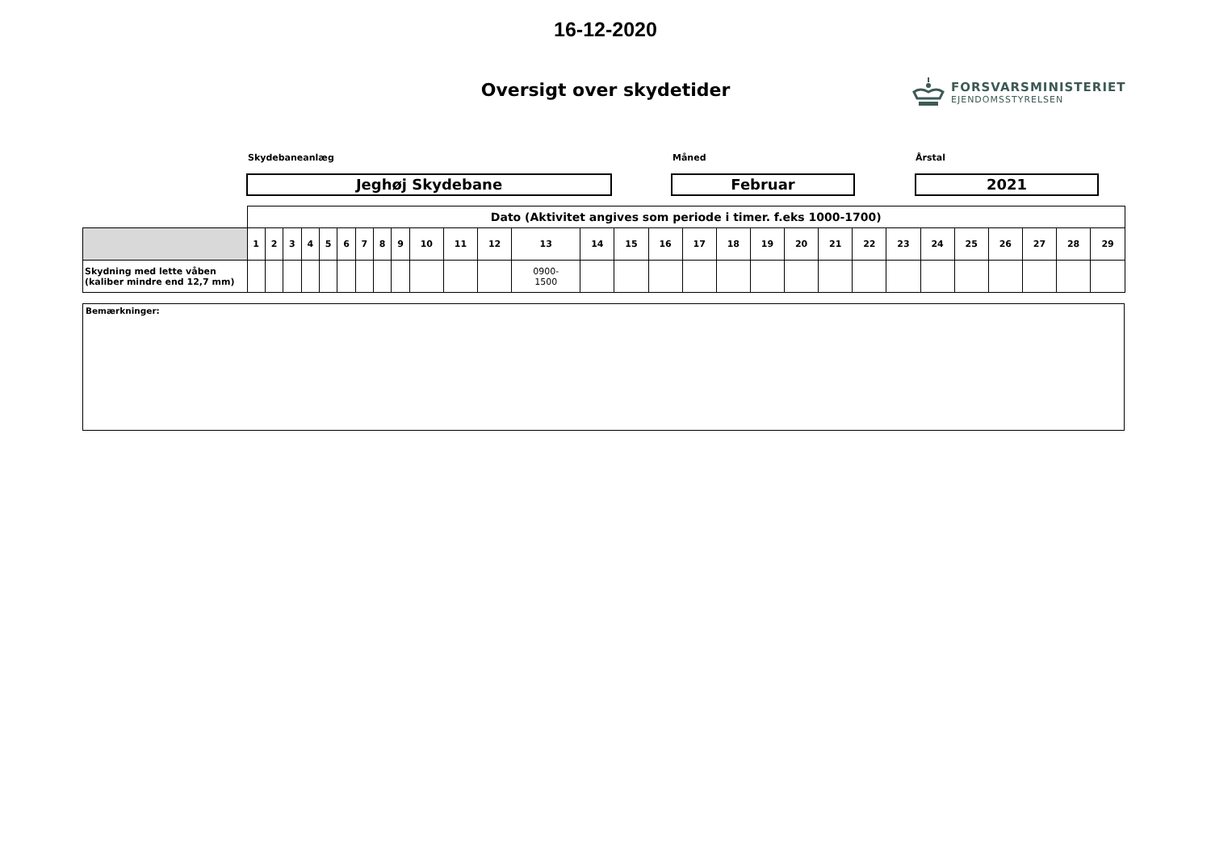16-12-2020
Oversigt over skydetider
FORSVARSMINISTERIET
EJENDOMSSTYRELSEN
Skydebaneanlæg Måned Årstal
Jeghøj Skydebane Februar 2021
| | Dato (Aktivitet angives som periode i timer. f.eks 1000-1700) | | | | | | | | | | | | | | | | | | | | | | | | | | | | |
| | 1 | 2 | 3 | 4 | 5 | 6 | 7 | 8 | 9 | 10 | 11 | 12 | 13 | 14 | 15 | 16 | 17 | 18 | 19 | 20 | 21 | 22 | 23 | 24 | 25 | 26 | 27 | 28 | 29 |
| Skydning med lette våben (kaliber mindre end 12,7 mm) | | | | | | | | | | | | | 0900- 1500 | | | | | | | | | | | | | | | | |
Bemærkninger: